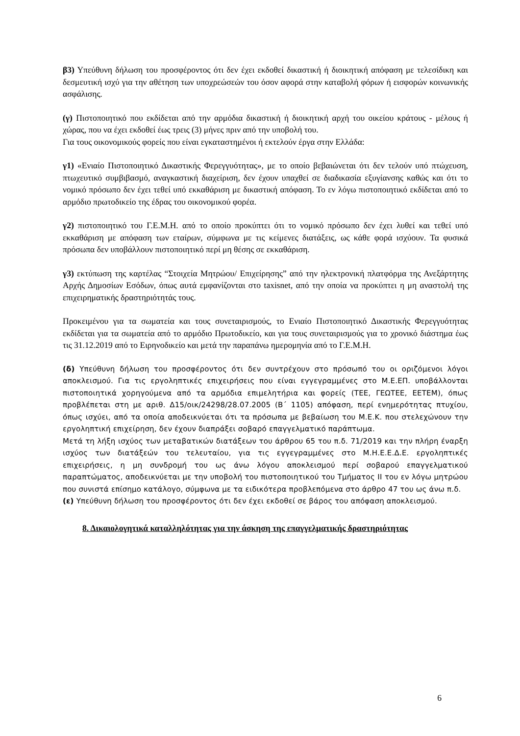β3) Υπεύθυνη δήλωση του προσφέροντος ότι δεν έχει εκδοθεί δικαστική ή διοικητική απόφαση με τελεσίδικη και δεσμευτική ισχύ για την αθέτηση των υποχρεώσεών του όσον αφορά στην καταβολή φόρων ή εισφορών κοινωνικής ασφάλισης.
(γ) Πιστοποιητικό που εκδίδεται από την αρμόδια δικαστική ή διοικητική αρχή του οικείου κράτους - μέλους ή χώρας, που να έχει εκδοθεί έως τρεις (3) μήνες πριν από την υποβολή του.
Για τους οικονομικούς φορείς που είναι εγκαταστημένοι ή εκτελούν έργα στην Ελλάδα:
γ1) «Ενιαίο Πιστοποιητικό Δικαστικής Φερεγγυότητας», με το οποίο βεβαιώνεται ότι δεν τελούν υπό πτώχευση, πτωχευτικό συμβιβασμό, αναγκαστική διαχείριση, δεν έχουν υπαχθεί σε διαδικασία εξυγίανσης καθώς και ότι το νομικό πρόσωπο δεν έχει τεθεί υπό εκκαθάριση με δικαστική απόφαση. Το εν λόγω πιστοποιητικό εκδίδεται από το αρμόδιο πρωτοδικείο της έδρας του οικονομικού φορέα.
γ2) πιστοποιητικό του Γ.Ε.Μ.Η. από το οποίο προκύπτει ότι το νομικό πρόσωπο δεν έχει λυθεί και τεθεί υπό εκκαθάριση με απόφαση των εταίρων, σύμφωνα με τις κείμενες διατάξεις, ως κάθε φορά ισχύουν. Τα φυσικά πρόσωπα δεν υποβάλλουν πιστοποιητικό περί μη θέσης σε εκκαθάριση.
γ3) εκτύπωση της καρτέλας “Στοιχεία Μητρώου/ Επιχείρησης” από την ηλεκτρονική πλατφόρμα της Ανεξάρτητης Αρχής Δημοσίων Εσόδων, όπως αυτά εμφανίζονται στο taxisnet, από την οποία να προκύπτει η μη αναστολή της επιχειρηματικής δραστηριότητάς τους.
Προκειμένου για τα σωματεία και τους συνεταιρισμούς, το Ενιαίο Πιστοποιητικό Δικαστικής Φερεγγυότητας εκδίδεται για τα σωματεία από το αρμόδιο Πρωτοδικείο, και για τους συνεταιρισμούς για το χρονικό διάστημα έως τις 31.12.2019 από το Ειρηνοδικείο και μετά την παραπάνω ημερομηνία από το Γ.Ε.Μ.Η.
(δ) Υπεύθυνη δήλωση του προσφέροντος ότι δεν συντρέχουν στο πρόσωπό του οι οριζόμενοι λόγοι αποκλεισμού. Για τις εργοληπτικές επιχειρήσεις που είναι εγγεγραμμένες στο Μ.Ε.ΕΠ. υποβάλλονται πιστοποιητικά χορηγούμενα από τα αρμόδια επιμελητήρια και φορείς (ΤΕΕ, ΓΕΩΤΕΕ, ΕΕΤΕΜ), όπως προβλέπεται στη με αριθ. Δ15/οικ/24298/28.07.2005 (Β΄ 1105) απόφαση, περί ενημερότητας πτυχίου, όπως ισχύει, από τα οποία αποδεικνύεται ότι τα πρόσωπα με βεβαίωση του Μ.Ε.Κ. που στελεχώνουν την εργοληπτική επιχείρηση, δεν έχουν διαπράξει σοβαρό επαγγελματικό παράπτωμα.
Μετά τη λήξη ισχύος των μεταβατικών διατάξεων του άρθρου 65 του π.δ. 71/2019 και την πλήρη έναρξη ισχύος των διατάξεών του τελευταίου, για τις εγγεγραμμένες στο Μ.Η.Ε.Ε.Δ.Ε. εργοληπτικές επιχειρήσεις, η μη συνδρομή του ως άνω λόγου αποκλεισμού περί σοβαρού επαγγελματικού παραπτώματος, αποδεικνύεται με την υποβολή του πιστοποιητικού του Τμήματος ΙΙ του εν λόγω μητρώου που συνιστά επίσημο κατάλογο, σύμφωνα με τα ειδικότερα προβλεπόμενα στο άρθρο 47 του ως άνω π.δ.
(ε) Υπεύθυνη δήλωση του προσφέροντος ότι δεν έχει εκδοθεί σε βάρος του απόφαση αποκλεισμού.
8. Δικαιολογητικά καταλληλότητας για την άσκηση της επαγγελματικής δραστηριότητας
6